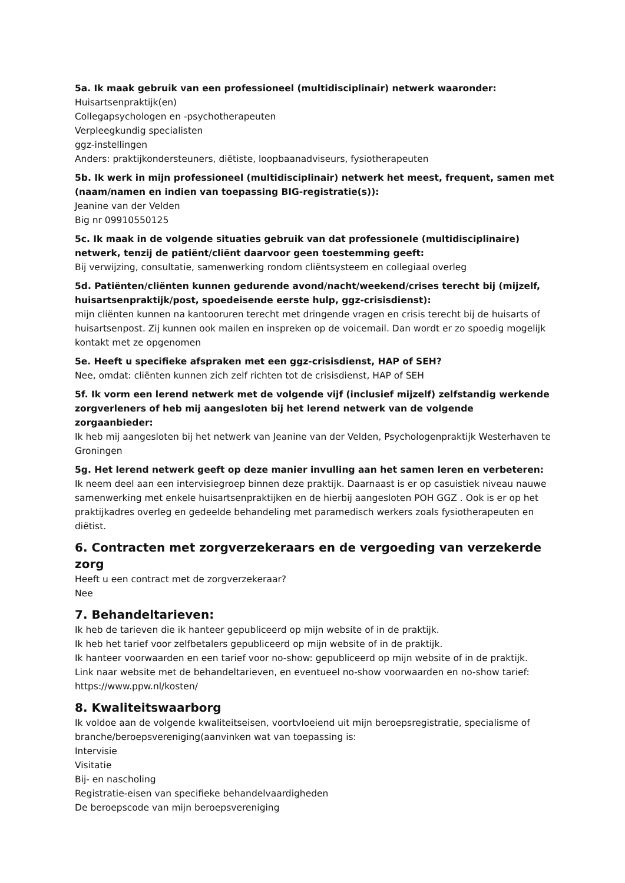5a. Ik maak gebruik van een professioneel (multidisciplinair) netwerk waaronder:
Huisartsenpraktijk(en)
Collegapsychologen en -psychotherapeuten
Verpleegkundig specialisten
ggz-instellingen
Anders: praktijkondersteuners, diëtiste, loopbaanadviseurs, fysiotherapeuten
5b. Ik werk in mijn professioneel (multidisciplinair) netwerk het meest, frequent, samen met (naam/namen en indien van toepassing BIG-registratie(s)):
Jeanine van der Velden
Big nr 09910550125
5c. Ik maak in de volgende situaties gebruik van dat professionele (multidisciplinaire) netwerk, tenzij de patiënt/cliënt daarvoor geen toestemming geeft:
Bij verwijzing, consultatie, samenwerking rondom cliëntsysteem en collegiaal overleg
5d. Patiënten/cliënten kunnen gedurende avond/nacht/weekend/crises terecht bij (mijzelf, huisartsenpraktijk/post, spoedeisende eerste hulp, ggz-crisisdienst):
mijn cliënten kunnen na kantooruren terecht met dringende vragen en crisis terecht bij de huisarts of huisartsenpost. Zij kunnen ook mailen en inspreken op de voicemail. Dan wordt er zo spoedig mogelijk kontakt met ze opgenomen
5e. Heeft u specifieke afspraken met een ggz-crisisdienst, HAP of SEH?
Nee, omdat: cliënten kunnen zich zelf richten tot de crisisdienst, HAP of SEH
5f. Ik vorm een lerend netwerk met de volgende vijf (inclusief mijzelf) zelfstandig werkende zorgverleners of heb mij aangesloten bij het lerend netwerk van de volgende zorgaanbieder:
Ik heb mij aangesloten bij het netwerk van Jeanine van der Velden, Psychologenpraktijk Westerhaven te Groningen
5g. Het lerend netwerk geeft op deze manier invulling aan het samen leren en verbeteren:
Ik neem deel aan een intervisiegroep binnen deze praktijk. Daarnaast is er op casuistiek niveau nauwe samenwerking met enkele huisartsenpraktijken en de hierbij aangesloten POH GGZ . Ook is er op het praktijkadres overleg en gedeelde behandeling met paramedisch werkers zoals fysiotherapeuten en diëtist.
6. Contracten met zorgverzekeraars en de vergoeding van verzekerde zorg
Heeft u een contract met de zorgverzekeraar?
Nee
7. Behandeltarieven:
Ik heb de tarieven die ik hanteer gepubliceerd op mijn website of in de praktijk.
Ik heb het tarief voor zelfbetalers gepubliceerd op mijn website of in de praktijk.
Ik hanteer voorwaarden en een tarief voor no-show: gepubliceerd op mijn website of in de praktijk.
Link naar website met de behandeltarieven, en eventueel no-show voorwaarden en no-show tarief:
https://www.ppw.nl/kosten/
8. Kwaliteitswaarborg
Ik voldoe aan de volgende kwaliteitseisen, voortvloeiend uit mijn beroepsregistratie, specialisme of branche/beroepsvereniging(aanvinken wat van toepassing is:
Intervisie
Visitatie
Bij- en nascholing
Registratie-eisen van specifieke behandelvaardigheden
De beroepscode van mijn beroepsvereniging